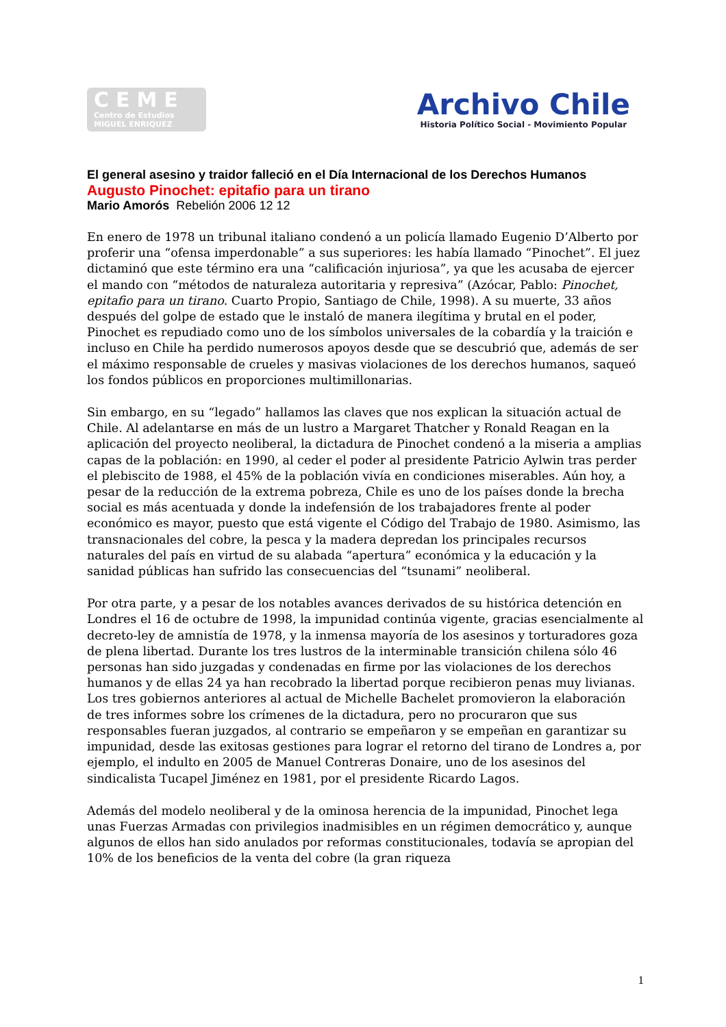CEME
Centro de Estudios
MIGUEL ENRIQUEZ
Archivo Chile
Historia Político Social - Movimiento Popular
El general asesino y traidor falleció en el Día Internacional de los Derechos Humanos
Augusto Pinochet: epitafio para un tirano
Mario Amorós Rebelión 2006 12 12
En enero de 1978 un tribunal italiano condenó a un policía llamado Eugenio D’Alberto por proferir una “ofensa imperdonable” a sus superiores: les había llamado “Pinochet”. El juez dictaminó que este término era una “calificación injuriosa”, ya que les acusaba de ejercer el mando con “métodos de naturaleza autoritaria y represiva” (Azócar, Pablo: Pinochet, epitafio para un tirano. Cuarto Propio, Santiago de Chile, 1998). A su muerte, 33 años después del golpe de estado que le instaló de manera ilegítima y brutal en el poder, Pinochet es repudiado como uno de los símbolos universales de la cobardía y la traición e incluso en Chile ha perdido numerosos apoyos desde que se descubrió que, además de ser el máximo responsable de crueles y masivas violaciones de los derechos humanos, saqueó los fondos públicos en proporciones multimillonarias.
Sin embargo, en su “legado” hallamos las claves que nos explican la situación actual de Chile. Al adelantarse en más de un lustro a Margaret Thatcher y Ronald Reagan en la aplicación del proyecto neoliberal, la dictadura de Pinochet condenó a la miseria a amplias capas de la población: en 1990, al ceder el poder al presidente Patricio Aylwin tras perder el plebiscito de 1988, el 45% de la población vivía en condiciones miserables. Aún hoy, a pesar de la reducción de la extrema pobreza, Chile es uno de los países donde la brecha social es más acentuada y donde la indefensión de los trabajadores frente al poder económico es mayor, puesto que está vigente el Código del Trabajo de 1980. Asimismo, las transnacionales del cobre, la pesca y la madera depredan los principales recursos naturales del país en virtud de su alabada “apertura” económica y la educación y la sanidad públicas han sufrido las consecuencias del “tsunami” neoliberal.
Por otra parte, y a pesar de los notables avances derivados de su histórica detención en Londres el 16 de octubre de 1998, la impunidad continúa vigente, gracias esencialmente al decreto-ley de amnistía de 1978, y la inmensa mayoría de los asesinos y torturadores goza de plena libertad. Durante los tres lustros de la interminable transición chilena sólo 46 personas han sido juzgadas y condenadas en firme por las violaciones de los derechos humanos y de ellas 24 ya han recobrado la libertad porque recibieron penas muy livianas. Los tres gobiernos anteriores al actual de Michelle Bachelet promovieron la elaboración de tres informes sobre los crímenes de la dictadura, pero no procuraron que sus responsables fueran juzgados, al contrario se empeñaron y se empeñan en garantizar su impunidad, desde las exitosas gestiones para lograr el retorno del tirano de Londres a, por ejemplo, el indulto en 2005 de Manuel Contreras Donaire, uno de los asesinos del sindicalista Tucapel Jiménez en 1981, por el presidente Ricardo Lagos.
Además del modelo neoliberal y de la ominosa herencia de la impunidad, Pinochet lega unas Fuerzas Armadas con privilegios inadmisibles en un régimen democrático y, aunque algunos de ellos han sido anulados por reformas constitucionales, todavía se apropian del 10% de los beneficios de la venta del cobre (la gran riqueza
1